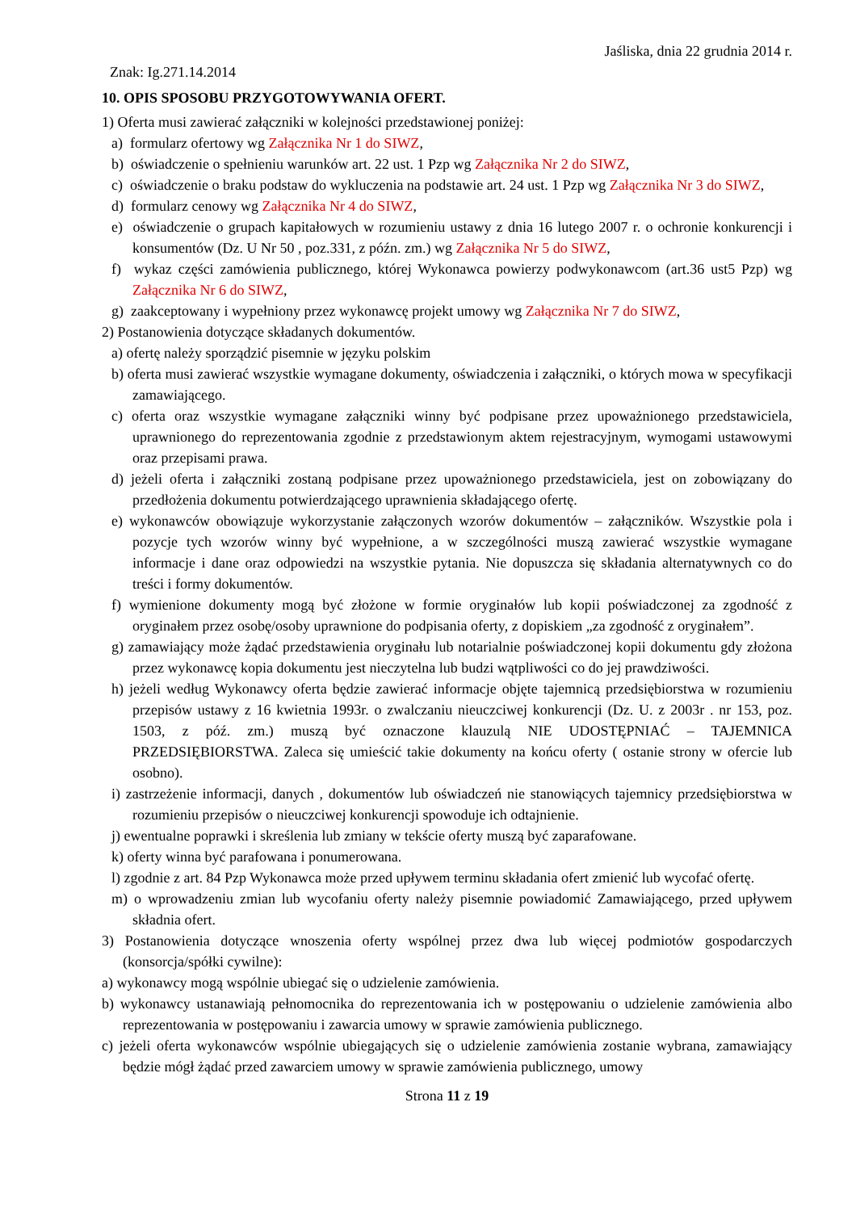Jaśliska, dnia 22 grudnia 2014 r.
Znak: Ig.271.14.2014
10. OPIS SPOSOBU PRZYGOTOWYWANIA OFERT.
1) Oferta musi zawierać załączniki w kolejności przedstawionej poniżej:
a) formularz ofertowy wg Załącznika Nr 1 do SIWZ,
b) oświadczenie o spełnieniu warunków art. 22 ust. 1 Pzp wg Załącznika Nr 2 do SIWZ,
c) oświadczenie o braku podstaw do wykluczenia na podstawie art. 24 ust. 1 Pzp wg Załącznika Nr 3 do SIWZ,
d) formularz cenowy wg Załącznika Nr 4 do SIWZ,
e) oświadczenie o grupach kapitałowych w rozumieniu ustawy z dnia 16 lutego 2007 r. o ochronie konkurencji i konsumentów (Dz. U Nr 50 , poz.331, z późn. zm.) wg Załącznika Nr 5 do SIWZ,
f) wykaz części zamówienia publicznego, której Wykonawca powierzy podwykonawcom (art.36 ust5 Pzp) wg Załącznika Nr 6 do SIWZ,
g) zaakceptowany i wypełniony przez wykonawcę projekt umowy wg Załącznika Nr 7 do SIWZ,
2) Postanowienia dotyczące składanych dokumentów.
a) ofertę należy sporządzić pisemnie w języku polskim
b) oferta musi zawierać wszystkie wymagane dokumenty, oświadczenia i załączniki, o których mowa w specyfikacji zamawiającego.
c) oferta oraz wszystkie wymagane załączniki winny być podpisane przez upoważnionego przedstawiciela, uprawnionego do reprezentowania zgodnie z przedstawionym aktem rejestracyjnym, wymogami ustawowymi oraz przepisami prawa.
d) jeżeli oferta i załączniki zostaną podpisane przez upoważnionego przedstawiciela, jest on zobowiązany do przedłożenia dokumentu potwierdzającego uprawnienia składającego ofertę.
e) wykonawców obowiązuje wykorzystanie załączonych wzorów dokumentów – załączników. Wszystkie pola i pozycje tych wzorów winny być wypełnione, a w szczególności muszą zawierać wszystkie wymagane informacje i dane oraz odpowiedzi na wszystkie pytania. Nie dopuszcza się składania alternatywnych co do treści i formy dokumentów.
f) wymienione dokumenty mogą być złożone w formie oryginałów lub kopii poświadczonej za zgodność z oryginałem przez osobę/osoby uprawnione do podpisania oferty, z dopiskiem „za zgodność z oryginałem”.
g) zamawiający może żądać przedstawienia oryginału lub notarialnie poświadczonej kopii dokumentu gdy złożona przez wykonawcę kopia dokumentu jest nieczytelna lub budzi wątpliwości co do jej prawdziwości.
h) jeżeli według Wykonawcy oferta będzie zawierać informacje objęte tajemnicą przedsiębiorstwa w rozumieniu przepisów ustawy z 16 kwietnia 1993r. o zwalczaniu nieuczciwej konkurencji (Dz. U. z 2003r . nr 153, poz. 1503, z póź. zm.) muszą być oznaczone klauzulą NIE UDOSTĘPNIAĆ – TAJEMNICA PRZEDSIĘBIORSTWA. Zaleca się umieścić takie dokumenty na końcu oferty ( ostanie strony w ofercie lub osobno).
i) zastrzeżenie informacji, danych , dokumentów lub oświadczeń nie stanowiących tajemnicy przedsiębiorstwa w rozumieniu przepisów o nieuczciwej konkurencji spowoduje ich odtajnienie.
j) ewentualne poprawki i skreślenia lub zmiany w tekście oferty muszą być zaparafowane.
k) oferty winna być parafowana i ponumerowana.
l) zgodnie z art. 84 Pzp Wykonawca może przed upływem terminu składania ofert zmienić lub wycofać ofertę.
m) o wprowadzeniu zmian lub wycofaniu oferty należy pisemnie powiadomić Zamawiającego, przed upływem składnia ofert.
3) Postanowienia dotyczące wnoszenia oferty wspólnej przez dwa lub więcej podmiotów gospodarczych (konsorcja/spółki cywilne):
a) wykonawcy mogą wspólnie ubiegać się o udzielenie zamówienia.
b) wykonawcy ustanawiają pełnomocnika do reprezentowania ich w postępowaniu o udzielenie zamówienia albo reprezentowania w postępowaniu i zawarcia umowy w sprawie zamówienia publicznego.
c) jeżeli oferta wykonawców wspólnie ubiegających się o udzielenie zamówienia zostanie wybrana, zamawiający będzie mógł żądać przed zawarciem umowy w sprawie zamówienia publicznego, umowy
Strona 11 z 19